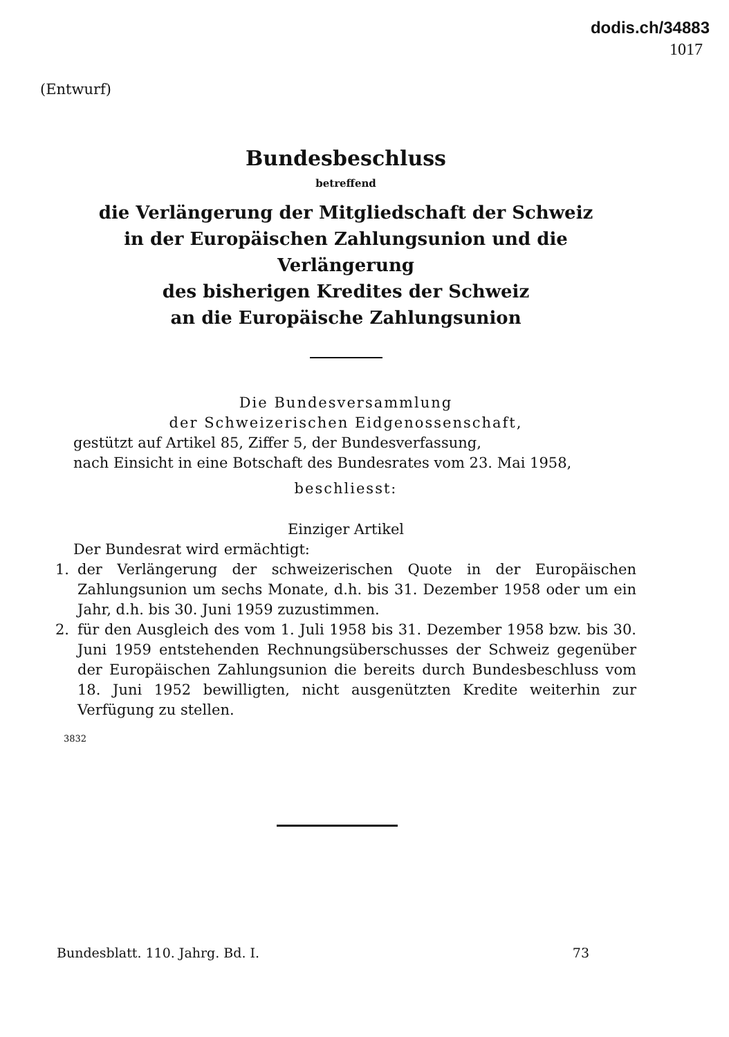dodis.ch/34883
1017
(Entwurf)
Bundesbeschluss
betreffend
die Verlängerung der Mitgliedschaft der Schweiz
in der Europäischen Zahlungsunion und die Verlängerung
des bisherigen Kredites der Schweiz
an die Europäische Zahlungsunion
Die Bundesversammlung
der Schweizerischen Eidgenossenschaft,
gestützt auf Artikel 85, Ziffer 5, der Bundesverfassung,
nach Einsicht in eine Botschaft des Bundesrates vom 23. Mai 1958,
beschliesst:
Einziger Artikel
Der Bundesrat wird ermächtigt:
1. der Verlängerung der schweizerischen Quote in der Europäischen Zahlungsunion um sechs Monate, d.h. bis 31. Dezember 1958 oder um ein Jahr, d.h. bis 30. Juni 1959 zuzustimmen.
2. für den Ausgleich des vom 1. Juli 1958 bis 31. Dezember 1958 bzw. bis 30. Juni 1959 entstehenden Rechnungsüberschusses der Schweiz gegenüber der Europäischen Zahlungsunion die bereits durch Bundesbeschluss vom 18. Juni 1952 bewilligten, nicht ausgenützten Kredite weiterhin zur Verfügung zu stellen.
3832
Bundesblatt. 110. Jahrg. Bd. I. 73